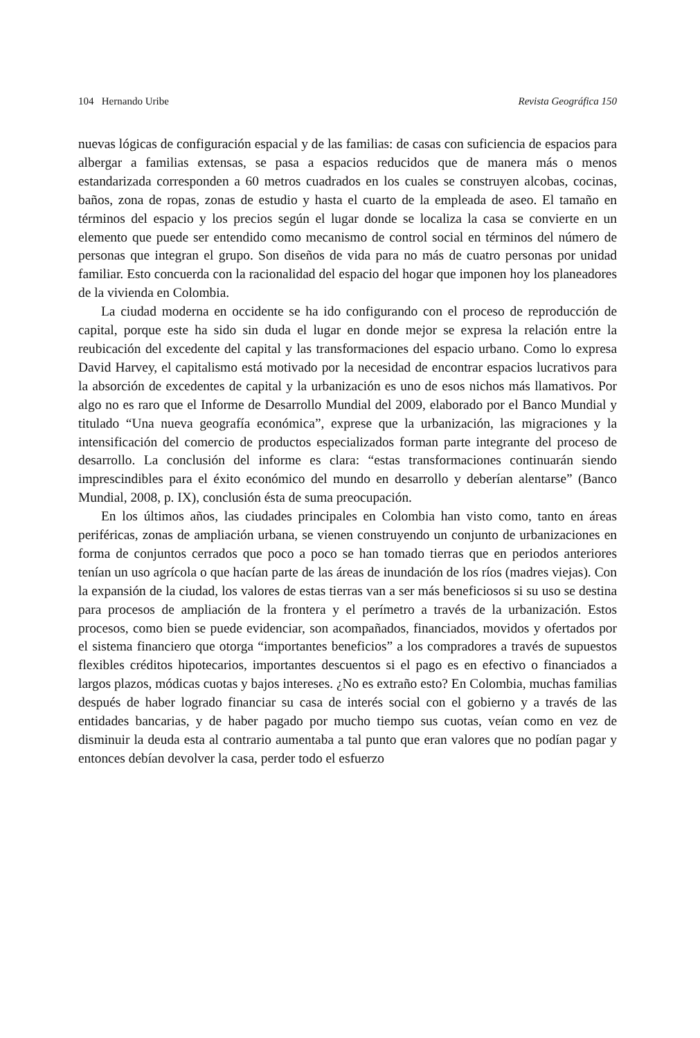104 Hernando Uribe Revista Geográfica 150
nuevas lógicas de configuración espacial y de las familias: de casas con suficiencia de espacios para albergar a familias extensas, se pasa a espacios reducidos que de manera más o menos estandarizada corresponden a 60 metros cuadrados en los cuales se construyen alcobas, cocinas, baños, zona de ropas, zonas de estudio y hasta el cuarto de la empleada de aseo. El tamaño en términos del espacio y los precios según el lugar donde se localiza la casa se convierte en un elemento que puede ser entendido como mecanismo de control social en términos del número de personas que integran el grupo. Son diseños de vida para no más de cuatro personas por unidad familiar. Esto concuerda con la racionalidad del espacio del hogar que imponen hoy los planeadores de la vivienda en Colombia.
La ciudad moderna en occidente se ha ido configurando con el proceso de reproducción de capital, porque este ha sido sin duda el lugar en donde mejor se expresa la relación entre la reubicación del excedente del capital y las transformaciones del espacio urbano. Como lo expresa David Harvey, el capitalismo está motivado por la necesidad de encontrar espacios lucrativos para la absorción de excedentes de capital y la urbanización es uno de esos nichos más llamativos. Por algo no es raro que el Informe de Desarrollo Mundial del 2009, elaborado por el Banco Mundial y titulado “Una nueva geografía económica”, exprese que la urbanización, las migraciones y la intensificación del comercio de productos especializados forman parte integrante del proceso de desarrollo. La conclusión del informe es clara: “estas transformaciones continuarán siendo imprescindibles para el éxito económico del mundo en desarrollo y deberían alentarse” (Banco Mundial, 2008, p. IX), conclusión ésta de suma preocupación.
En los últimos años, las ciudades principales en Colombia han visto como, tanto en áreas periféricas, zonas de ampliación urbana, se vienen construyendo un conjunto de urbanizaciones en forma de conjuntos cerrados que poco a poco se han tomado tierras que en periodos anteriores tenían un uso agrícola o que hacían parte de las áreas de inundación de los ríos (madres viejas). Con la expansión de la ciudad, los valores de estas tierras van a ser más beneficiosos si su uso se destina para procesos de ampliación de la frontera y el perímetro a través de la urbanización. Estos procesos, como bien se puede evidenciar, son acompañados, financiados, movidos y ofertados por el sistema financiero que otorga “importantes beneficios” a los compradores a través de supuestos flexibles créditos hipotecarios, importantes descuentos si el pago es en efectivo o financiados a largos plazos, módicas cuotas y bajos intereses. ¿No es extraño esto? En Colombia, muchas familias después de haber logrado financiar su casa de interés social con el gobierno y a través de las entidades bancarias, y de haber pagado por mucho tiempo sus cuotas, veían como en vez de disminuir la deuda esta al contrario aumentaba a tal punto que eran valores que no podían pagar y entonces debían devolver la casa, perder todo el esfuerzo